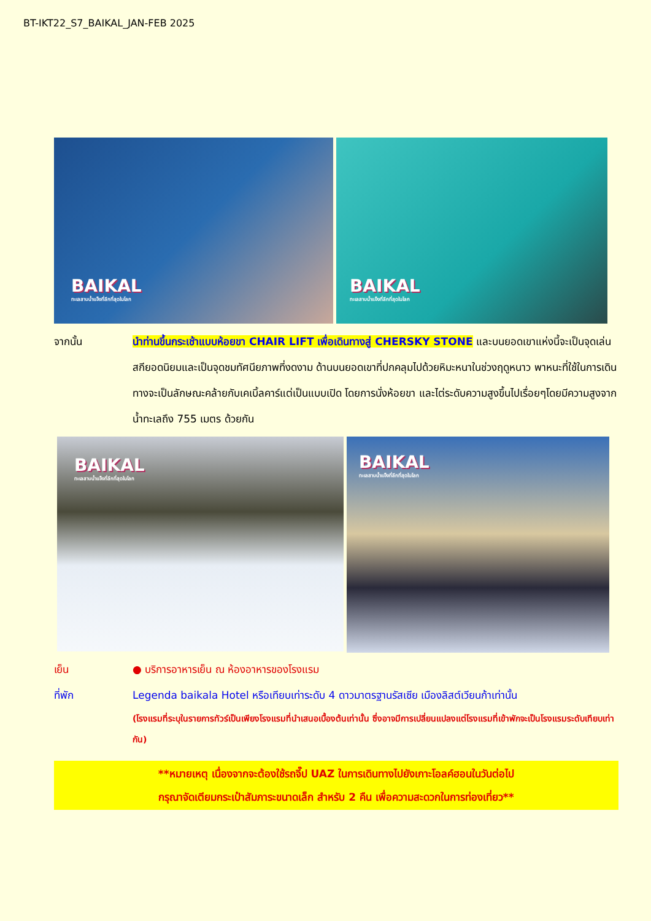BT-IKT22_S7_BAIKAL_JAN-FEB 2025
BAIKAL
ทะเลสาบน้ำแข็งที่ลึกที่สุดในโลก
BAIKAL
ทะเลสาบน้ำแข็งที่ลึกที่สุดในโลก
จากนั้น นำท่านขึ้นกระเช้าแบบห้อยขา CHAIR LIFT เพื่อเดินทางสู่ CHERSKY STONE และบนยอดเขาแห่งนี้จะเป็นจุดเล่นสกียอดนิยมและเป็นจุดชมทัศนียภาพที่งดงาม ด้านบนยอดเขาที่ปกคลุมไปด้วยหิมะหนาในช่วงฤดูหนาว พาหนะที่ใช้ในการเดินทางจะเป็นลักษณะคล้ายกับเคเบิ้ลคาร์แต่เป็นแบบเปิด โดยการนั่งห้อยขา และไต่ระดับความสูงขึ้นไปเรื่อยๆโดยมีความสูงจากน้ำทะเลถึง 755 เมตร ด้วยกัน
BAIKAL
ทะเลสาบน้ำแข็งที่ลึกที่สุดในโลก
BAIKAL
ทะเลสาบน้ำแข็งที่ลึกที่สุดในโลก
เย็น ● บริการอาหารเย็น ณ ห้องอาหารของโรงแรม
ที่พัก Legenda baikala Hotel หรือเทียบเท่าระดับ 4 ดาวมาตรฐานรัสเซีย เมืองลิสต์เวียนก้าเท่านั้น
(โรงแรมที่ระบุในรายการทัวร์เป็นเพียงโรงแรมที่นำเสนอเบื้องต้นเท่านั้น ซึ่งอาจมีการเปลี่ยนแปลงแต่โรงแรมที่เข้าพักจะเป็นโรงแรมระดับเทียบเท่ากัน)
**หมายเหตุ เนื่องจากจะต้องใช้รถจี๊ป UAZ ในการเดินทางไปยังเกาะโอลค์ฮอนในวันต่อไป
กรุณาจัดเตียมกระเป๋าสัมภาระขนาดเล็ก สำหรับ 2 คืน เพื่อความสะดวกในการท่องเที่ยว**